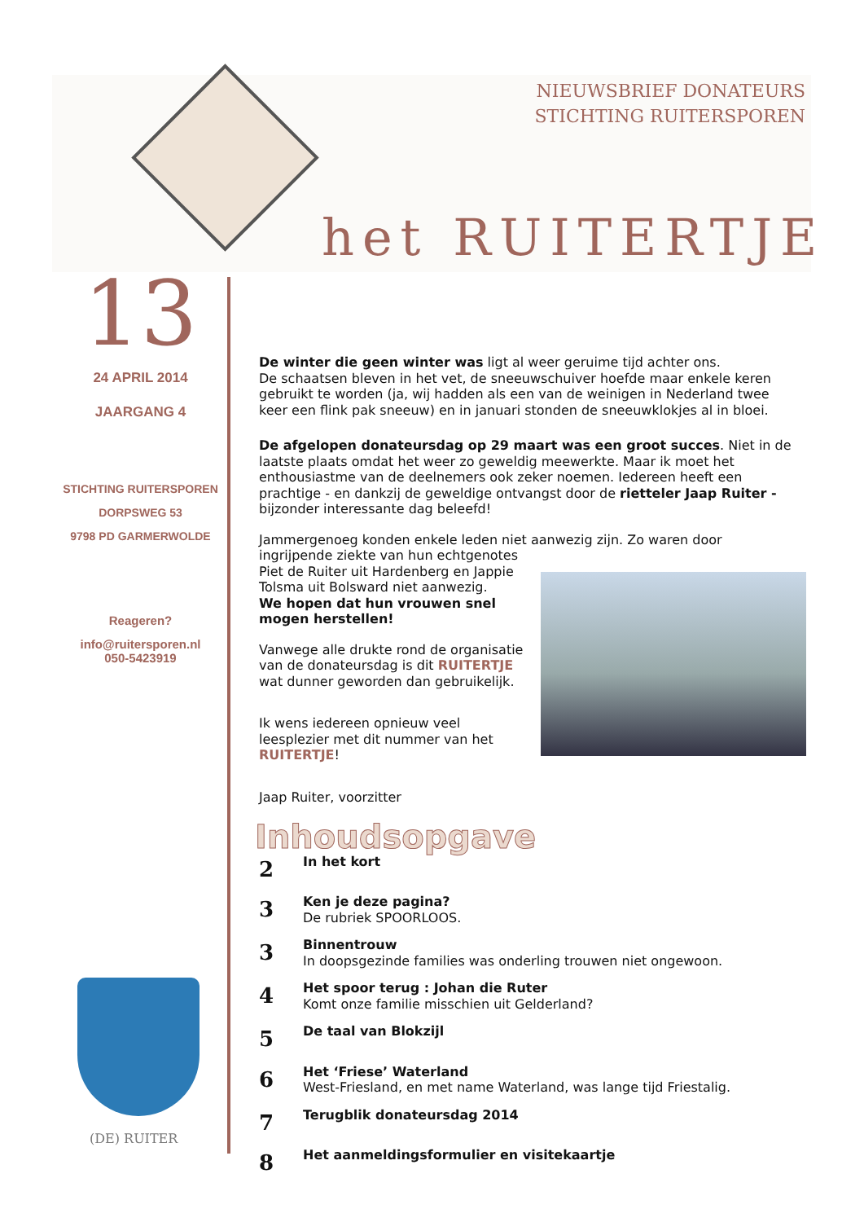NIEUWSBRIEF DONATEURS
STICHTING RUITERSPOREN
het RUITERTJE
13
24 APRIL 2014
JAARGANG 4
STICHTING RUITERSPOREN
DORPSWEG 53
9798 PD GARMERWOLDE
Reageren?
info@ruitersporen.nl
050-5423919
De winter die geen winter was ligt al weer geruime tijd achter ons.
De schaatsen bleven in het vet, de sneeuwschuiver hoefde maar enkele keren gebruikt te worden (ja, wij hadden als een van de weinigen in Nederland twee keer een flink pak sneeuw) en in januari stonden de sneeuwklokjes al in bloei.
De afgelopen donateursdag op 29 maart was een groot succes. Niet in de laatste plaats omdat het weer zo geweldig meewerkte. Maar ik moet het enthousiastme van de deelnemers ook zeker noemen. Iedereen heeft een prachtige - en dankzij de geweldige ontvangst door de rietteler Jaap Ruiter - bijzonder interessante dag beleefd!
Jammergenoeg konden enkele leden niet aanwezig zijn. Zo waren door ingrijpende ziekte van hun echtgenotes
Piet de Ruiter uit Hardenberg en Jappie Tolsma uit Bolsward niet aanwezig.
We hopen dat hun vrouwen snel mogen herstellen!
Vanwege alle drukte rond de organisatie van de donateursdag is dit RUITERTJE wat dunner geworden dan gebruikelijk.
Ik wens iedereen opnieuw veel leesplezier met dit nummer van het RUITERTJE!
Jaap Ruiter, voorzitter
Inhoudsopgave
2
In het kort
3
Ken je deze pagina?
De rubriek SPOORLOOS.
3
Binnentrouw
In doopsgezinde families was onderling trouwen niet ongewoon.
4
Het spoor terug : Johan die Ruter
Komt onze familie misschien uit Gelderland?
5
De taal van Blokzijl
6
Het ‘Friese’ Waterland
West-Friesland, en met name Waterland, was lange tijd Friestalig.
7
Terugblik donateursdag 2014
8
Het aanmeldingsformulier en visitekaartje
(DE) RUITER